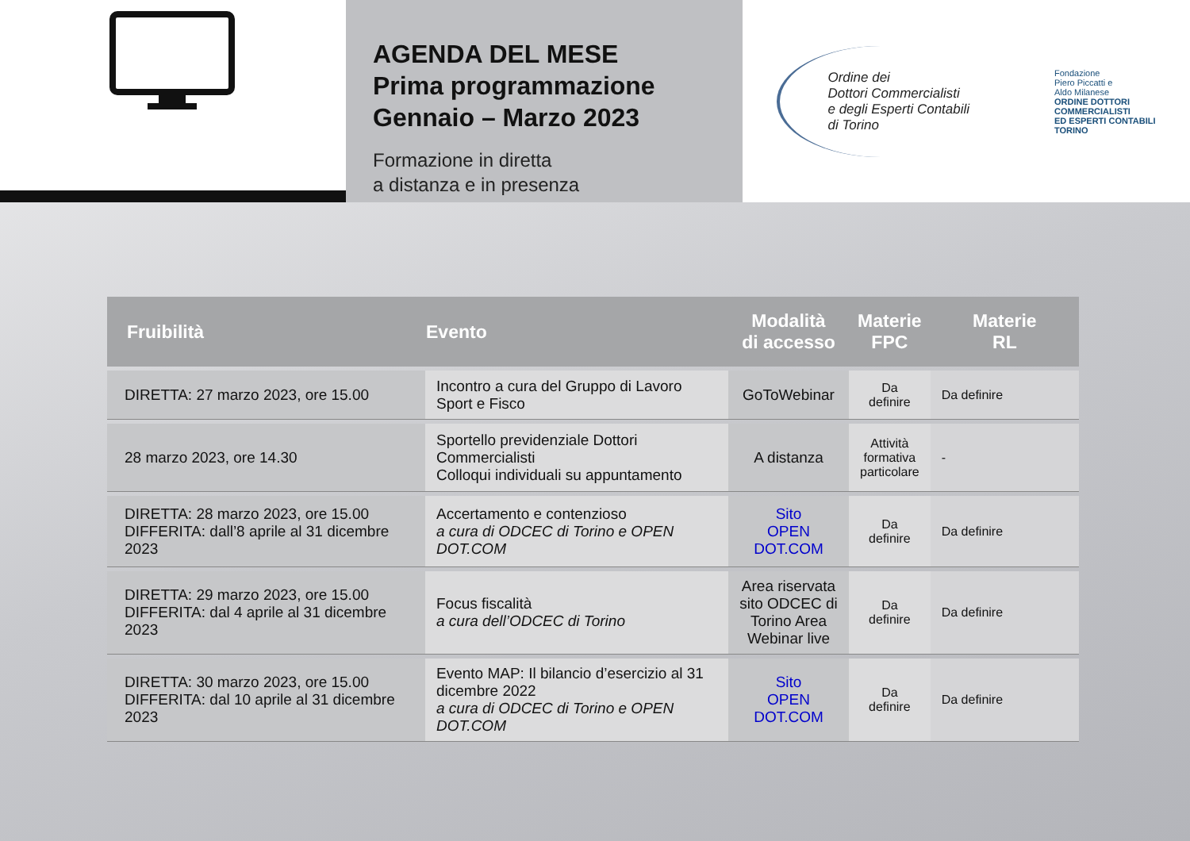AGENDA DEL MESE
Prima programmazione
Gennaio – Marzo 2023
Formazione in diretta
a distanza e in presenza
Ordine dei
Dottori Commercialisti
e degli Esperti Contabili
di Torino
Fondazione
Piero Piccatti e
Aldo Milanese
ORDINE DOTTORI
COMMERCIALISTI
ED ESPERTI CONTABILI
TORINO
| Fruibilità | Evento | Modalità di accesso | Materie FPC | Materie RL |
| --- | --- | --- | --- | --- |
| DIRETTA: 27 marzo 2023, ore 15.00 | Incontro a cura del Gruppo di Lavoro Sport e Fisco | GoToWebinar | Da definire | Da definire |
| 28 marzo 2023, ore 14.30 | Sportello previdenziale Dottori Commercialisti Colloqui individuali su appuntamento | A distanza | Attività formativa particolare | - |
| DIRETTA: 28 marzo 2023, ore 15.00 DIFFERITA: dall’8 aprile al 31 dicembre 2023 | Accertamento e contenzioso a cura di ODCEC di Torino e OPEN DOT.COM | Sito OPEN DOT.COM | Da definire | Da definire |
| DIRETTA: 29 marzo 2023, ore 15.00 DIFFERITA: dal 4 aprile al 31 dicembre 2023 | Focus fiscalità a cura dell’ODCEC di Torino | Area riservata sito ODCEC di Torino Area Webinar live | Da definire | Da definire |
| DIRETTA: 30 marzo 2023, ore 15.00 DIFFERITA: dal 10 aprile al 31 dicembre 2023 | Evento MAP: Il bilancio d’esercizio al 31 dicembre 2022 a cura di ODCEC di Torino e OPEN DOT.COM | Sito OPEN DOT.COM | Da definire | Da definire |